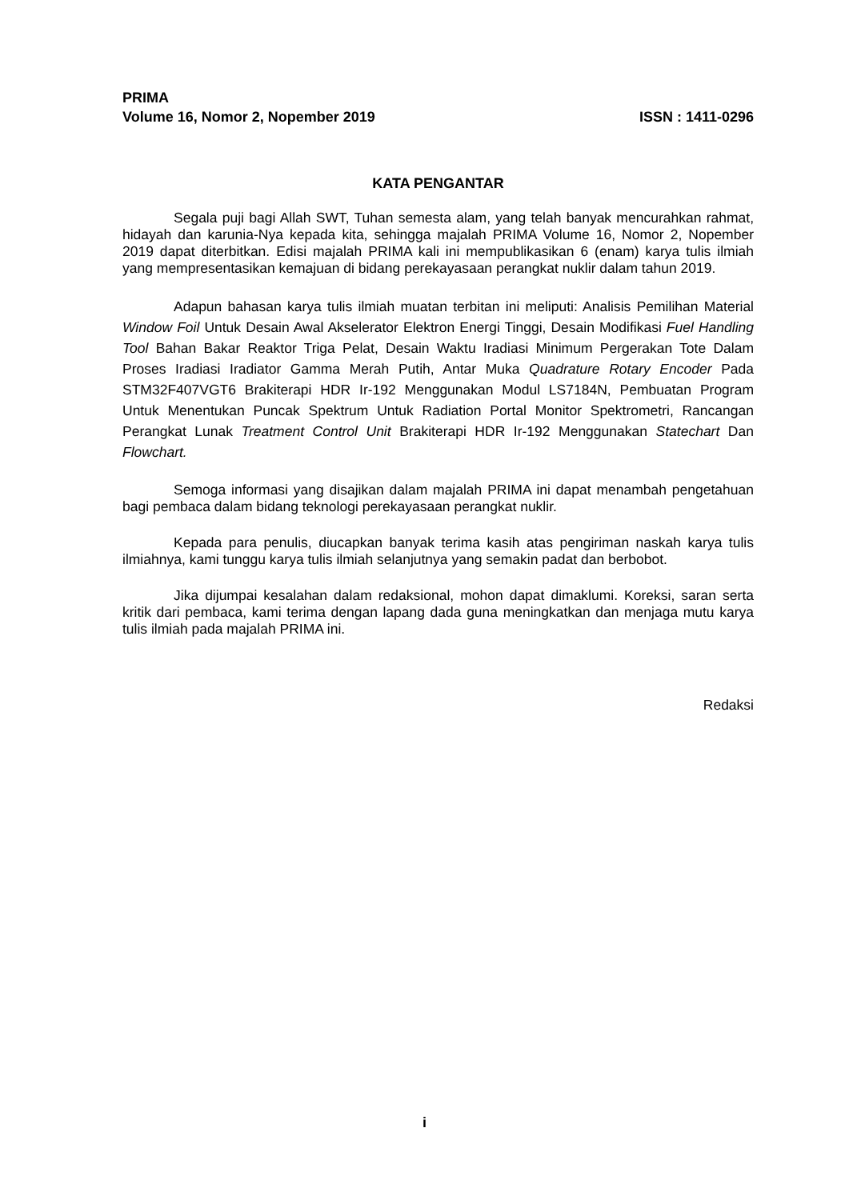PRIMA
Volume 16, Nomor 2, Nopember 2019 ISSN : 1411-0296
KATA PENGANTAR
Segala puji bagi Allah SWT, Tuhan semesta alam, yang telah banyak mencurahkan rahmat, hidayah dan karunia-Nya kepada kita, sehingga majalah PRIMA Volume 16, Nomor 2, Nopember 2019 dapat diterbitkan. Edisi majalah PRIMA kali ini mempublikasikan 6 (enam) karya tulis ilmiah yang mempresentasikan kemajuan di bidang perekayasaan perangkat nuklir dalam tahun 2019.
Adapun bahasan karya tulis ilmiah muatan terbitan ini meliputi: Analisis Pemilihan Material Window Foil Untuk Desain Awal Akselerator Elektron Energi Tinggi, Desain Modifikasi Fuel Handling Tool Bahan Bakar Reaktor Triga Pelat, Desain Waktu Iradiasi Minimum Pergerakan Tote Dalam Proses Iradiasi Iradiator Gamma Merah Putih, Antar Muka Quadrature Rotary Encoder Pada STM32F407VGT6 Brakiterapi HDR Ir-192 Menggunakan Modul LS7184N, Pembuatan Program Untuk Menentukan Puncak Spektrum Untuk Radiation Portal Monitor Spektrometri, Rancangan Perangkat Lunak Treatment Control Unit Brakiterapi HDR Ir-192 Menggunakan Statechart Dan Flowchart.
Semoga informasi yang disajikan dalam majalah PRIMA ini dapat menambah pengetahuan bagi pembaca dalam bidang teknologi perekayasaan perangkat nuklir.
Kepada para penulis, diucapkan banyak terima kasih atas pengiriman naskah karya tulis ilmiahnya, kami tunggu karya tulis ilmiah selanjutnya yang semakin padat dan berbobot.
Jika dijumpai kesalahan dalam redaksional, mohon dapat dimaklumi. Koreksi, saran serta kritik dari pembaca, kami terima dengan lapang dada guna meningkatkan dan menjaga mutu karya tulis ilmiah pada majalah PRIMA ini.
Redaksi
i